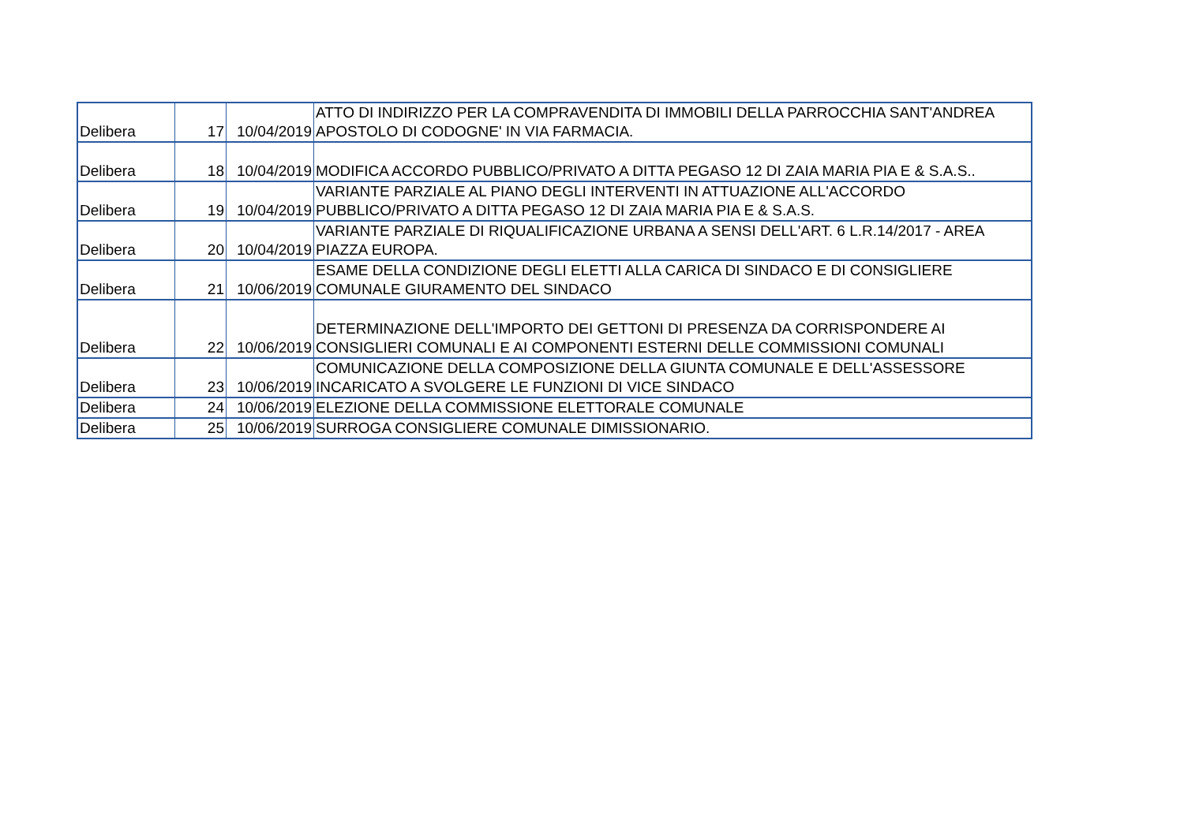| Delibera | 17 | 10/04/2019 | ATTO DI INDIRIZZO PER LA COMPRAVENDITA DI IMMOBILI DELLA PARROCCHIA SANT'ANDREA APOSTOLO DI CODOGNE' IN VIA FARMACIA. |
| Delibera | 18 | 10/04/2019 | MODIFICA ACCORDO PUBBLICO/PRIVATO A DITTA PEGASO 12 DI ZAIA MARIA PIA E & S.A.S.. |
| Delibera | 19 | 10/04/2019 | VARIANTE PARZIALE AL PIANO DEGLI INTERVENTI IN ATTUAZIONE ALL'ACCORDO PUBBLICO/PRIVATO A DITTA PEGASO 12 DI ZAIA MARIA PIA E & S.A.S. |
| Delibera | 20 | 10/04/2019 | VARIANTE PARZIALE DI RIQUALIFICAZIONE URBANA A SENSI DELL'ART. 6 L.R.14/2017 - AREA PIAZZA EUROPA. |
| Delibera | 21 | 10/06/2019 | ESAME DELLA CONDIZIONE DEGLI ELETTI ALLA CARICA DI SINDACO E DI CONSIGLIERE COMUNALE GIURAMENTO DEL SINDACO |
| Delibera | 22 | 10/06/2019 | DETERMINAZIONE DELL'IMPORTO DEI GETTONI DI PRESENZA DA CORRISPONDERE AI CONSIGLIERI COMUNALI E AI COMPONENTI ESTERNI DELLE COMMISSIONI COMUNALI |
| Delibera | 23 | 10/06/2019 | COMUNICAZIONE DELLA COMPOSIZIONE DELLA GIUNTA COMUNALE E DELL'ASSESSORE INCARICATO A SVOLGERE LE FUNZIONI DI VICE SINDACO |
| Delibera | 24 | 10/06/2019 | ELEZIONE DELLA COMMISSIONE ELETTORALE COMUNALE |
| Delibera | 25 | 10/06/2019 | SURROGA CONSIGLIERE COMUNALE DIMISSIONARIO. |